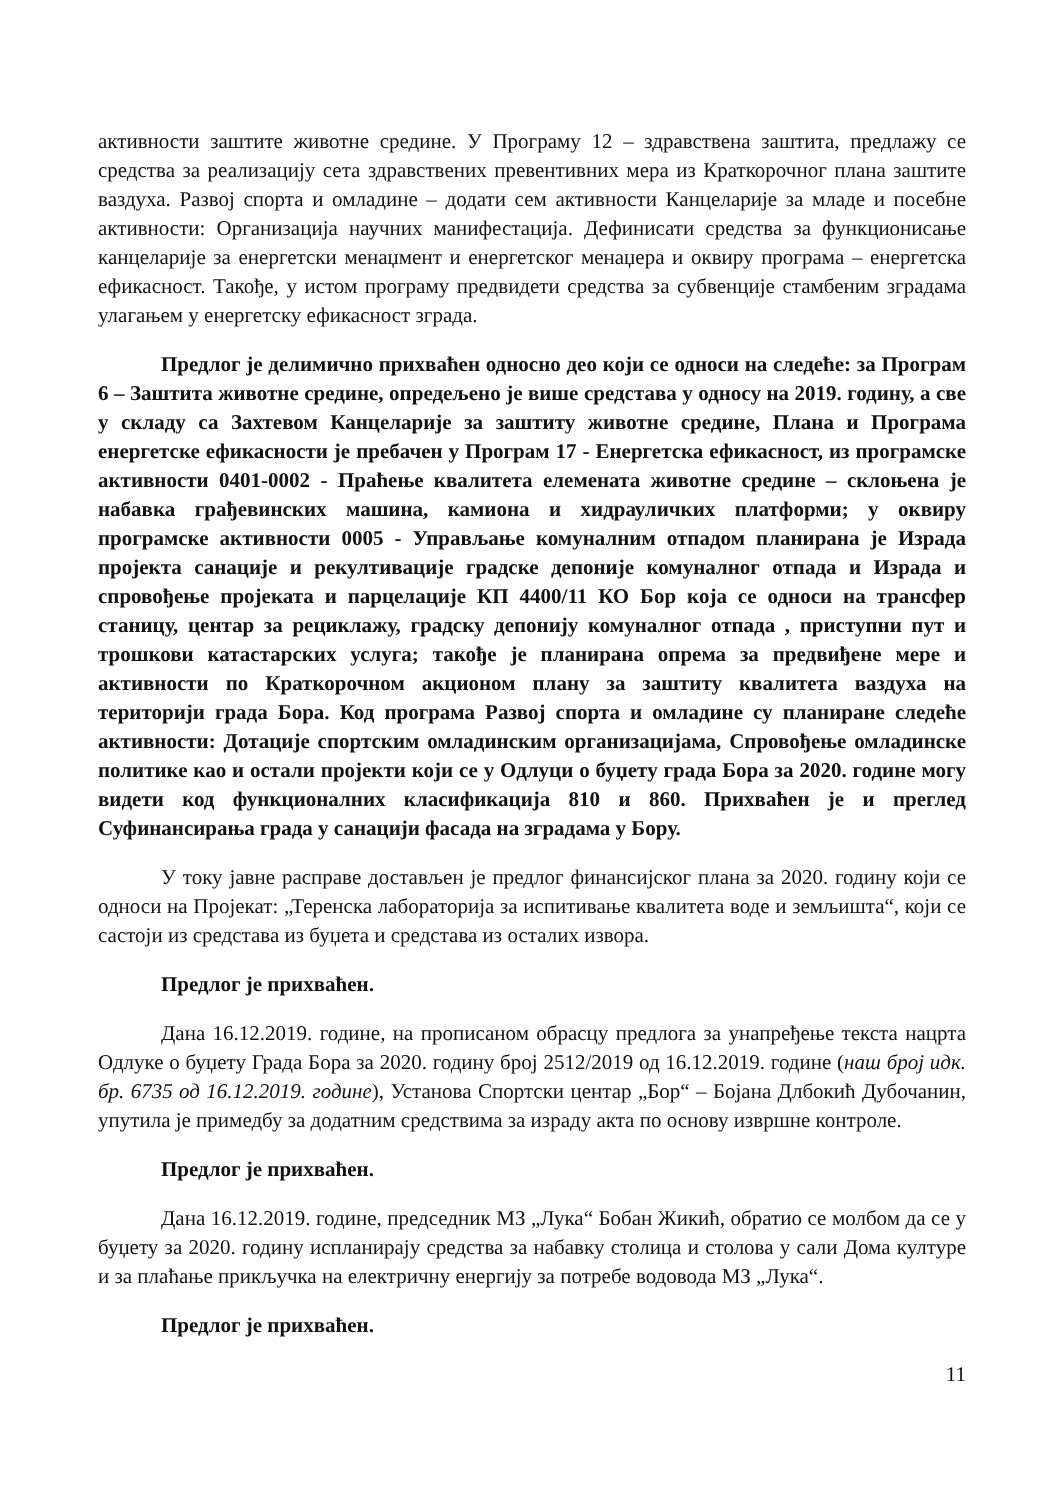активности заштите животне средине. У Програму 12 – здравствена заштита, предлажу се средства за реализацију сета здравствених превентивних мера из Краткорочног плана заштите ваздуха. Развој спорта и омладине – додати сем активности Канцеларије за младе и посебне активности: Организација научних манифестација. Дефинисати средства за функционисање канцеларије за енергетски менаџмент и енергетског менаџера и оквиру програма – енергетска ефикасност. Такође, у истом програму предвидети средства за субвенције стамбеним зградама улагањем у енергетску ефикасност зграда.
Предлог је делимично прихваћен односно део који се односи на следеће: за Програм 6 – Заштита животне средине, опредељено је више средстава у односу на 2019. годину, а све у складу са Захтевом Канцеларије за заштиту животне средине, Плана и Програма енергетске ефикасности је пребачен у Програм 17 - Енергетска ефикасност, из програмске активности 0401-0002 - Праћење квалитета елемената животне средине – склоњена је набавка грађевинских машина, камиона и хидрауличких платформи; у оквиру програмске активности 0005 - Управљање комуналним отпадом планирана је Израда пројекта санације и рекултивације градске депоније комуналног отпада и Израда и спровођење пројеката и парцелације КП 4400/11 КО Бор која се односи на трансфер станицу, центар за рециклажу, градску депонију комуналног отпада , приступни пут и трошкови катастарских услуга; такође је планирана опрема за предвиђене мере и активности по Краткорочном акционом плану за заштиту квалитета ваздуха на територији града Бора. Код програма Развој спорта и омладине су планиране следеће активности: Дотације спортским омладинским организацијама, Спровођење омладинске политике као и остали пројекти који се у Одлуци о буџету града Бора за 2020. године могу видети код функционалних класификација 810 и 860. Прихваћен је и преглед Суфинансирања града у санацији фасада на зградама у Бору.
У току јавне расправе достављен је предлог финансијског плана за 2020. годину који се односи на Пројекат: „Теренска лабораторија за испитивање квалитета воде и земљишта“, који се састоји из средстава из буџета и средстава из осталих извора.
Предлог је прихваћен.
Дана 16.12.2019. године, на прописаном обрасцу предлога за унапређење текста нацрта Одлуке о буџету Града Бора за 2020. годину број 2512/2019 од 16.12.2019. године (наш број идк. бр. 6735 од 16.12.2019. године), Установа Спортски центар „Бор“ – Бојана Длбокић Дубочанин, упутила је примедбу за додатним средствима за израду акта по основу извршне контроле.
Предлог је прихваћен.
Дана 16.12.2019. године, председник МЗ „Лука“ Бобан Жикић, обратио се молбом да се у буџету за 2020. годину испланирају средства за набавку столица и столова у сали Дома културе и за плаћање прикључка на електричну енергију за потребе водовода МЗ „Лука“.
Предлог је прихваћен.
11